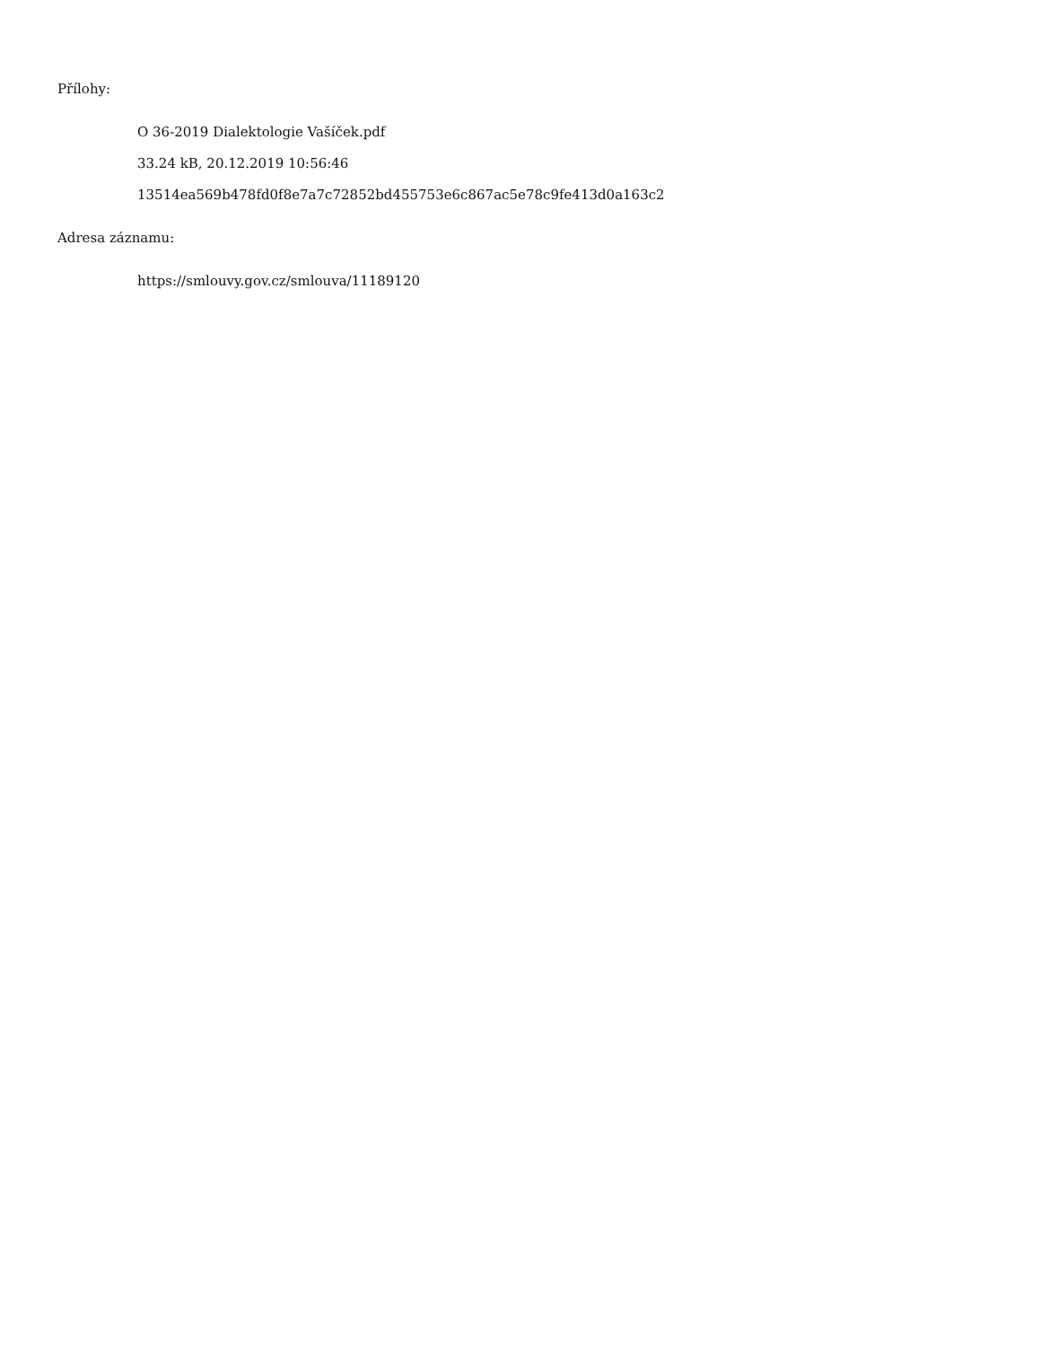Přílohy:
O 36-2019 Dialektologie Vašíček.pdf
33.24 kB, 20.12.2019 10:56:46
13514ea569b478fd0f8e7a7c72852bd455753e6c867ac5e78c9fe413d0a163c2
Adresa záznamu:
https://smlouvy.gov.cz/smlouva/11189120